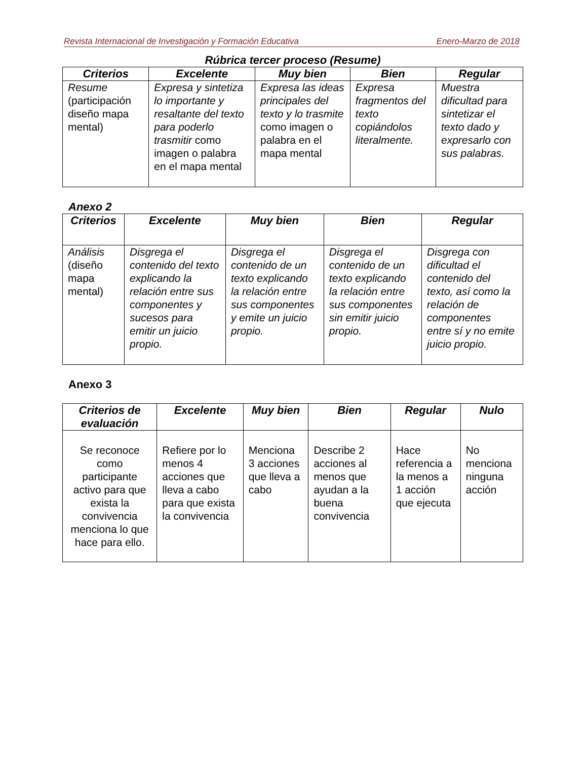Revista Internacional de Investigación y Formación Educativa Enero-Marzo de 2018
Rúbrica tercer proceso (Resume)
| Criterios | Excelente | Muy bien | Bien | Regular |
| --- | --- | --- | --- | --- |
| Resume (participación diseño mapa mental) | Expresa y sintetiza lo importante y resaltante del texto para poderlo trasmitir como imagen o palabra en el mapa mental | Expresa las ideas principales del texto y lo trasmite como imagen o palabra en el mapa mental | Expresa fragmentos del texto copiándolos literalmente. | Muestra dificultad para sintetizar el texto dado y expresarlo con sus palabras. |
Anexo 2
| Criterios | Excelente | Muy bien | Bien | Regular |
| --- | --- | --- | --- | --- |
| Análisis (diseño mapa mental) | Disgrega el contenido del texto explicando la relación entre sus componentes y sucesos para emitir un juicio propio. | Disgrega el contenido de un texto explicando la relación entre sus componentes y emite un juicio propio. | Disgrega el contenido de un texto explicando la relación entre sus componentes sin emitir juicio propio. | Disgrega con dificultad el contenido del texto, así como la relación de componentes entre sí y no emite juicio propio. |
Anexo 3
| Criterios de evaluación | Excelente | Muy bien | Bien | Regular | Nulo |
| --- | --- | --- | --- | --- | --- |
| Se reconoce como participante activo para que exista la convivencia menciona lo que hace para ello. | Refiere por lo menos 4 acciones que lleva a cabo para que exista la convivencia | Menciona 3 acciones que lleva a cabo | Describe 2 acciones al menos que ayudan a la buena convivencia | Hace referencia a la menos a 1 acción que ejecuta | No menciona ninguna acción |